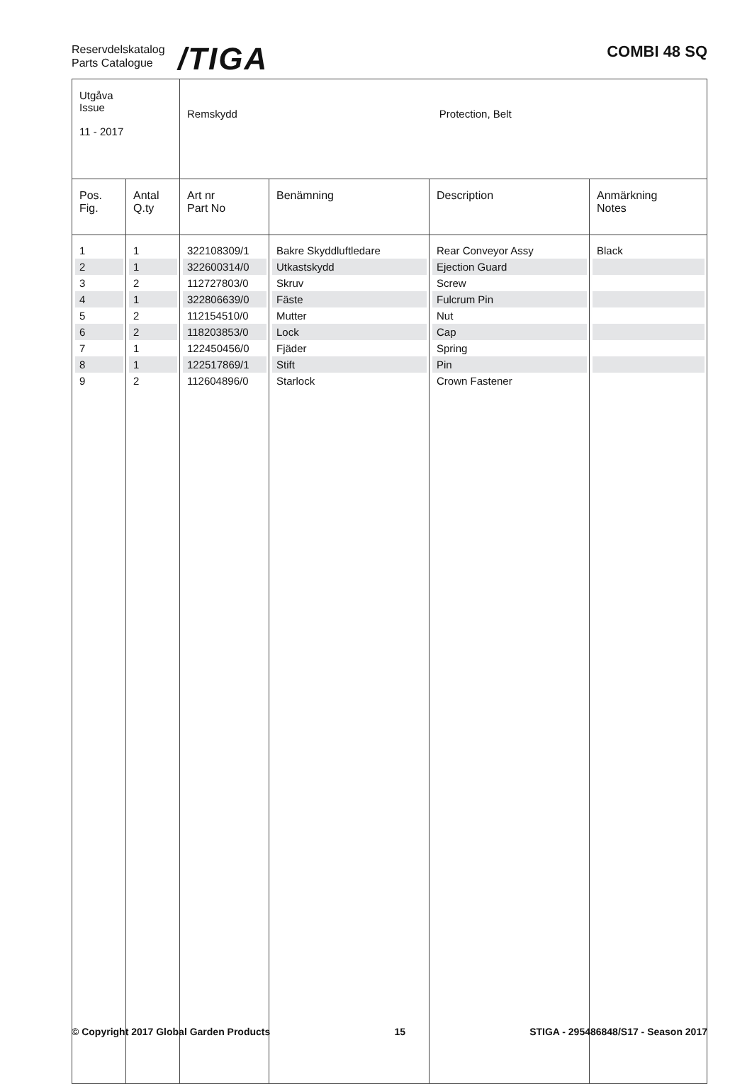Reservdelskatalog
Parts Catalogue
/TIGA COMBI 48 SQ
| Utgåva Issue 11 - 2017 | | Remskydd Protection, Belt | | | |
| Pos. Fig. | Antal Q.ty | Art nr Part No | Benämning | Description | Anmärkning Notes |
| 1 | 1 | 322108309/1 | Bakre Skyddluftledare | Rear Conveyor Assy | Black |
| 2 | 1 | 322600314/0 | Utkastskydd | Ejection Guard | |
| 3 | 2 | 112727803/0 | Skruv | Screw | |
| 4 | 1 | 322806639/0 | Fäste | Fulcrum Pin | |
| 5 | 2 | 112154510/0 | Mutter | Nut | |
| 6 | 2 | 118203853/0 | Lock | Cap | |
| 7 | 1 | 122450456/0 | Fjäder | Spring | |
| 8 | 1 | 122517869/1 | Stift | Pin | |
| 9 | 2 | 112604896/0 | Starlock | Crown Fastener | |
© Copyright 2017 Global Garden Products 15 STIGA - 295486848/S17 - Season 2017